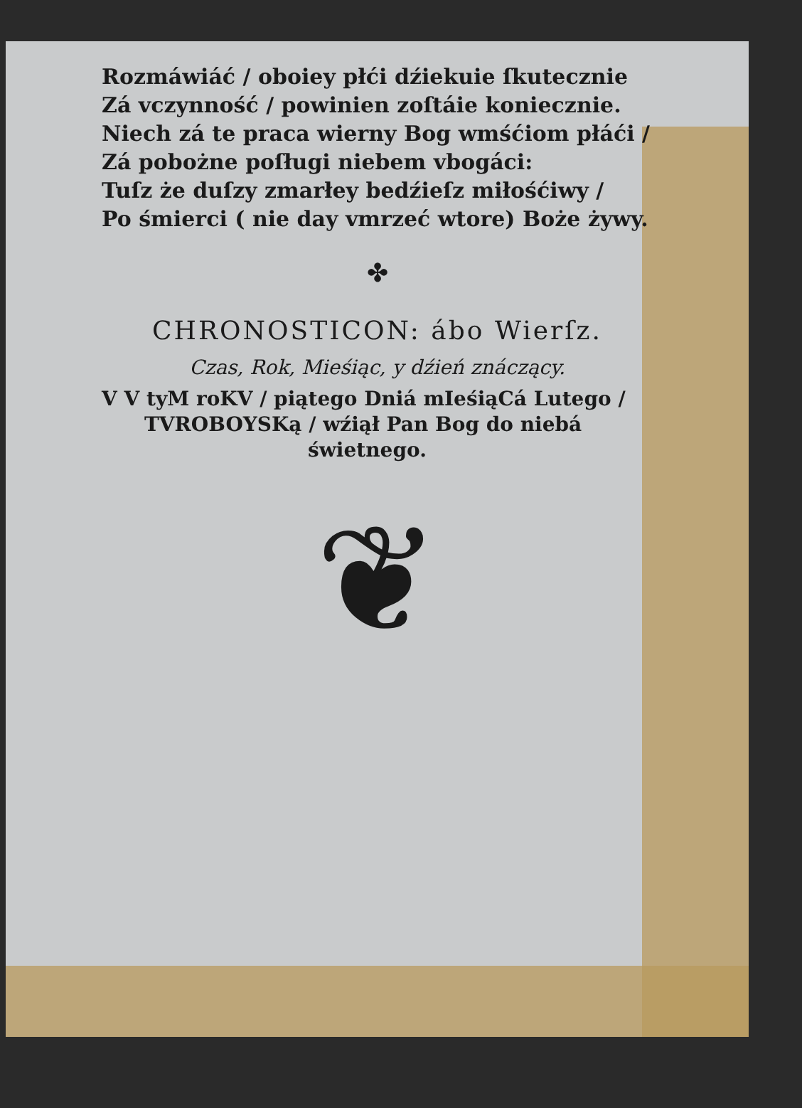Rozmáwiáć / oboiey płći dźiekuie ſkutecznie
Zá vczynność / powinien zoſtáie koniecznie.
Niech zá te praca wierny Bog wmśćiom płáći /
Zá pobożne poſługi niebem vbogáci:
Tuſz że duſzy zmarłey bedźieſz miłośćiwy /
Po śmierci ( nie day vmrzeć wtore) Boże żywy.
✤
CHRONOSTICON: ábo Wierſz.
Czas, Rok, Mieśiąc, y dźień znáczący.
V V tyM roKV / piątego Dniá mIeśiąCá Lutego /
TVROBOYSKą / wźiął Pan Bog do niebá
świetnego.
❦